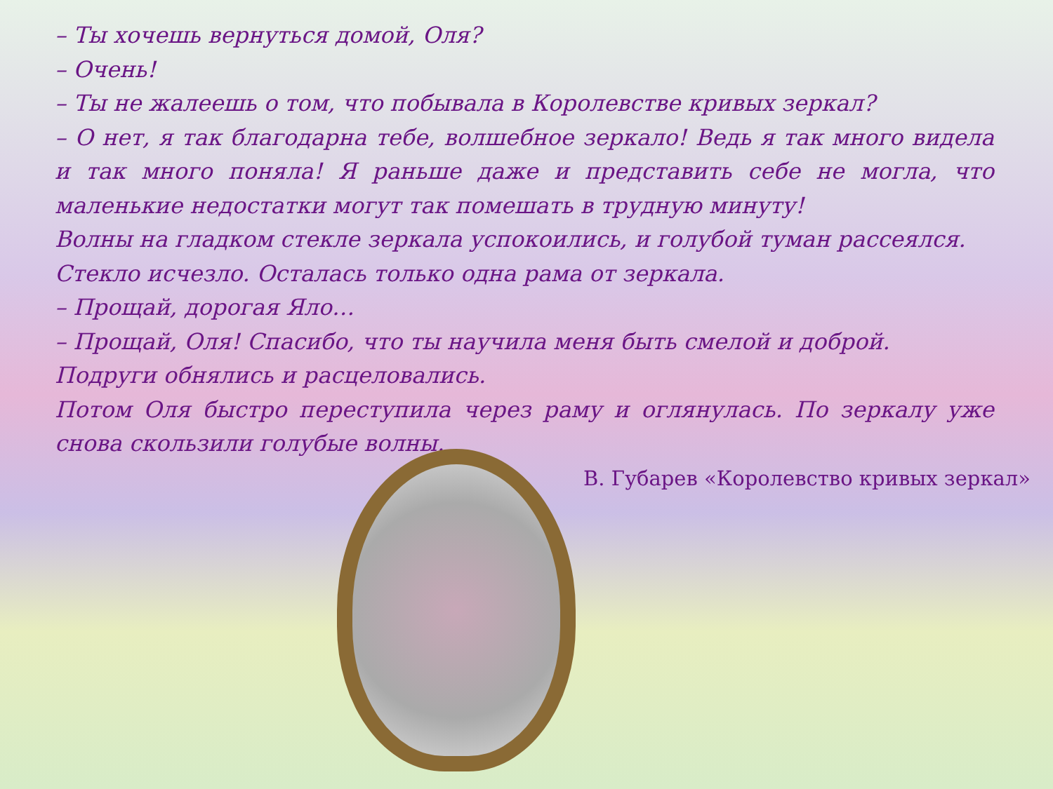– Ты хочешь вернуться домой, Оля?
– Очень!
– Ты не жалеешь о том, что побывала в Королевстве кривых зеркал?
– О нет, я так благодарна тебе, волшебное зеркало! Ведь я так много видела и так много поняла! Я раньше даже и представить себе не могла, что маленькие недостатки могут так помешать в трудную минуту!
Волны на гладком стекле зеркала успокоились, и голубой туман рассеялся.
Стекло исчезло. Осталась только одна рама от зеркала.
– Прощай, дорогая Яло…
– Прощай, Оля! Спасибо, что ты научила меня быть смелой и доброй.
Подруги обнялись и расцеловались.
Потом Оля быстро переступила через раму и оглянулась. По зеркалу уже снова скользили голубые волны.
В. Губарев «Королевство кривых зеркал»